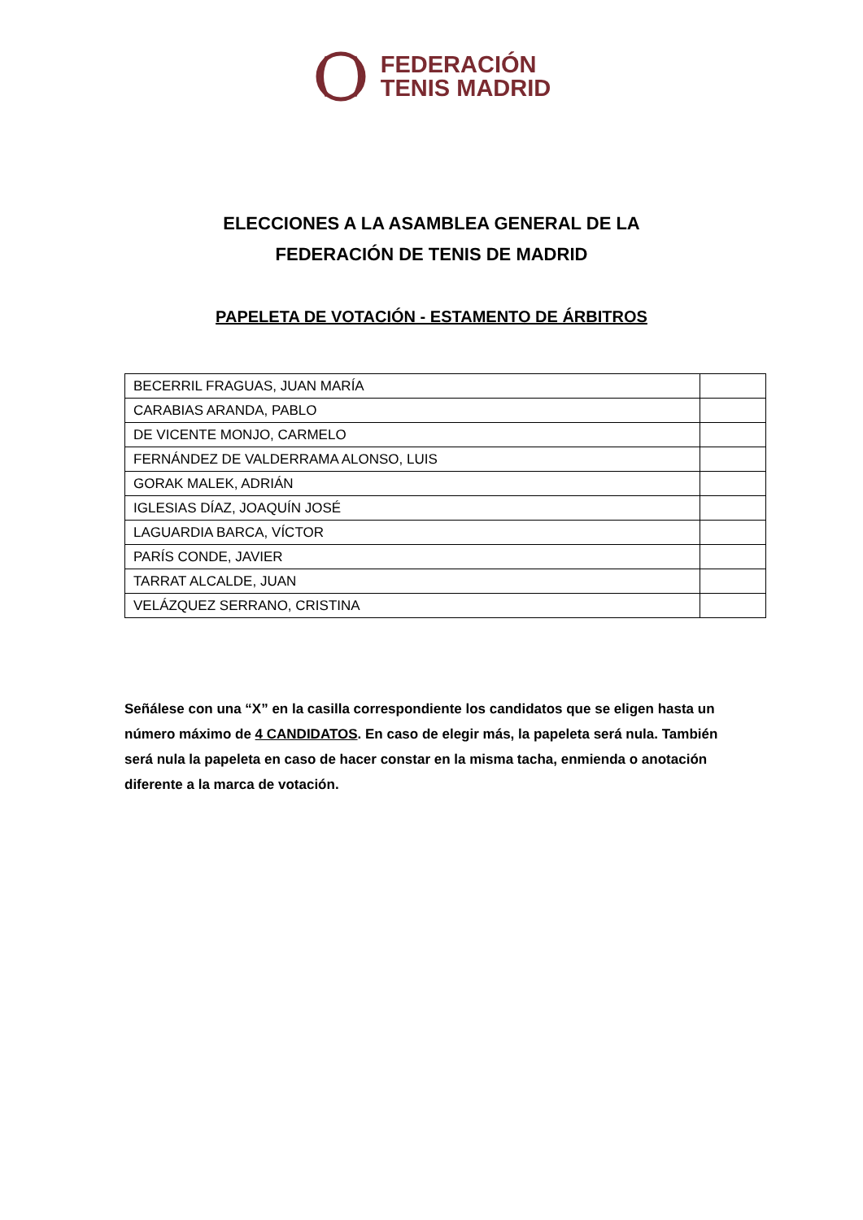FEDERACIÓN
TENIS MADRID
ELECCIONES A LA ASAMBLEA GENERAL DE LA
FEDERACIÓN DE TENIS DE MADRID
PAPELETA DE VOTACIÓN - ESTAMENTO DE ÁRBITROS
| BECERRIL FRAGUAS, JUAN MARÍA | |
| CARABIAS ARANDA, PABLO | |
| DE VICENTE MONJO, CARMELO | |
| FERNÁNDEZ DE VALDERRAMA ALONSO, LUIS | |
| GORAK MALEK, ADRIÁN | |
| IGLESIAS DÍAZ, JOAQUÍN JOSÉ | |
| LAGUARDIA BARCA, VÍCTOR | |
| PARÍS CONDE, JAVIER | |
| TARRAT ALCALDE, JUAN | |
| VELÁZQUEZ SERRANO, CRISTINA | |
Señálese con una “X” en la casilla correspondiente los candidatos que se eligen hasta un número máximo de 4 CANDIDATOS. En caso de elegir más, la papeleta será nula. También será nula la papeleta en caso de hacer constar en la misma tacha, enmienda o anotación diferente a la marca de votación.